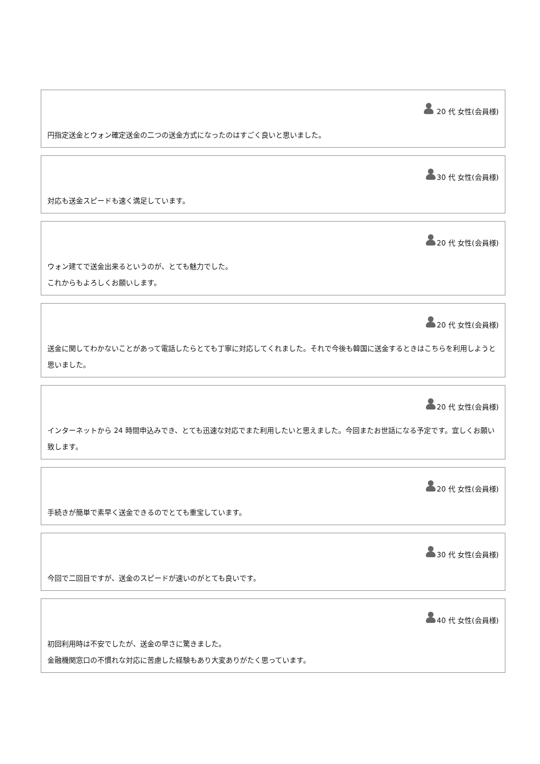20 代 女性(会員様)
円指定送金とウォン確定送金の二つの送金方式になったのはすごく良いと思いました。
30 代 女性(会員様)
対応も送金スピードも速く満足しています。
20 代 女性(会員様)
ウォン建てで送金出来るというのが、とても魅力でした。
これからもよろしくお願いします。
20 代 女性(会員様)
送金に関してわかないことがあって電話したらとても丁寧に対応してくれました。それで今後も韓国に送金するときはこちらを利用しようと思いました。
20 代 女性(会員様)
インターネットから 24 時間申込みでき、とても迅速な対応でまた利用したいと思えました。今回またお世話になる予定です。宜しくお願い致します。
20 代 女性(会員様)
手続きが簡単で素早く送金できるのでとても重宝しています。
30 代 女性(会員様)
今回で二回目ですが、送金のスピードが速いのがとても良いです。
40 代 女性(会員様)
初回利用時は不安でしたが、送金の早さに驚きました。
金融機関窓口の不慣れな対応に苦慮した経験もあり大変ありがたく思っています。